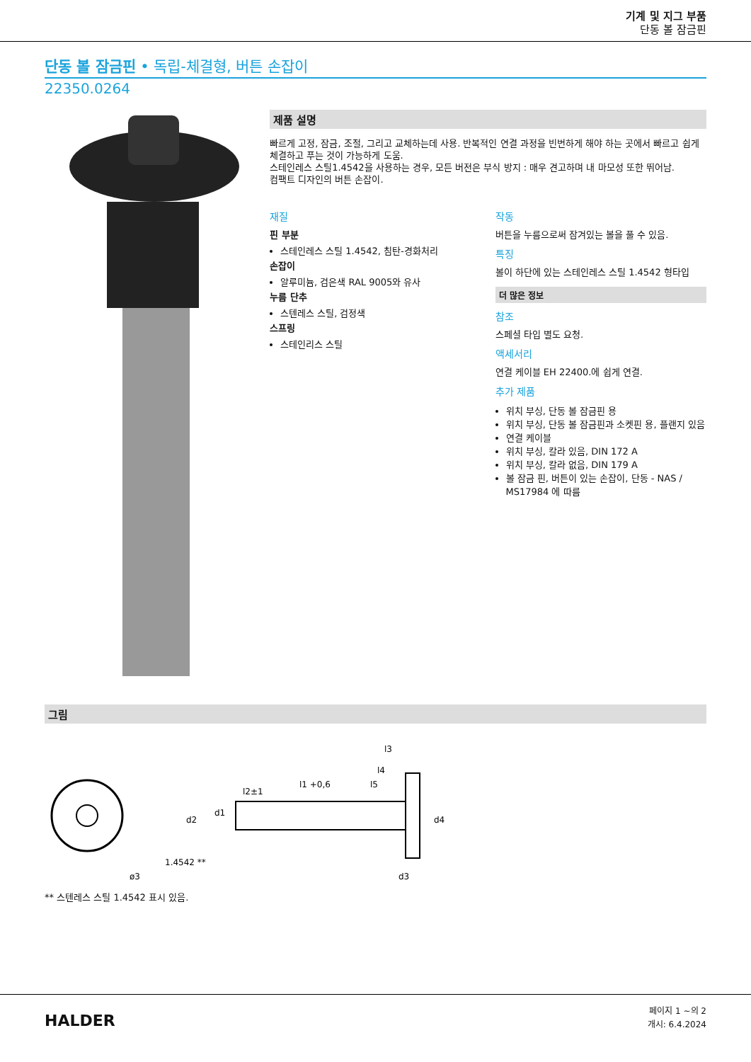기계 및 지그 부품
단동 볼 잠금핀
단동 볼 잠금핀 • 독립-체결형, 버튼 손잡이
22350.0264
제품 설명
빠르게 고정, 잠금, 조절, 그리고 교체하는데 사용. 반복적인 연결 과정을 빈번하게 해야 하는 곳에서 빠르고 쉽게 체결하고 푸는 것이 가능하게 도움.
스테인레스 스틸1.4542을 사용하는 경우, 모든 버전은 부식 방지 : 매우 견고하며 내 마모성 또한 뛰어남.
컴팩트 디자인의 버튼 손잡이.
재질
핀 부분
스테인레스 스틸 1.4542, 침탄-경화처리
손잡이
알루미늄, 검은색 RAL 9005와 유사
누름 단추
스텐레스 스틸, 검정색
스프링
스테인리스 스틸
작동
버튼을 누름으로써 잠겨있는 볼을 풀 수 있음.
특징
볼이 하단에 있는 스테인레스 스틸 1.4542 형타입
더 많은 정보
참조
스페셜 타입 별도 요청.
액세서리
연결 케이블 EH 22400.에 쉽게 연결.
추가 제품
위치 부싱, 단동 볼 잠금핀 용
위치 부싱, 단동 볼 잠금핀과 소켓핀 용, 플랜지 있음
연결 케이블
위치 부싱, 칼라 있음, DIN 172 A
위치 부싱, 칼라 없음, DIN 179 A
볼 잠금 핀, 버튼이 있는 손잡이, 단동 - NAS / MS17984 에 따름
그림
ø3
1.4542 **
l1 +0,6
l2±1
l3
l4
l5
d1
d2
d3
d4
** 스텐레스 스틸 1.4542 표시 있음.
HALDER
페이지 1 ~의 2
개시: 6.4.2024